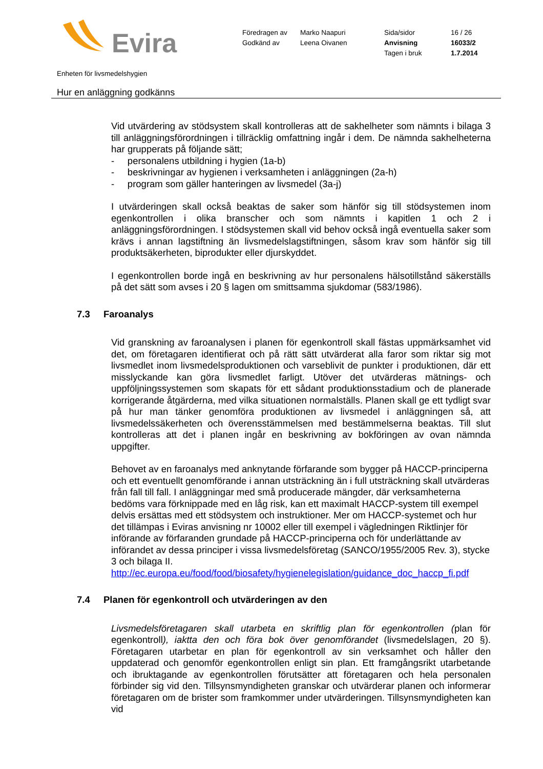Evira
| Föredragen av | Marko Naapuri | Sida/sidor | 16 / 26 |
| Godkänd av | Leena Oivanen | Anvisning | 16033/2 |
| | | Tagen i bruk | 1.7.2014 |
Enheten för livsmedelshygien
Hur en anläggning godkänns
Vid utvärdering av stödsystem skall kontrolleras att de sakhelheter som nämnts i bilaga 3 till anläggningsförordningen i tillräcklig omfattning ingår i dem. De nämnda sakhelheterna har grupperats på följande sätt;
- personalens utbildning i hygien (1a-b)
- beskrivningar av hygienen i verksamheten i anläggningen (2a-h)
- program som gäller hanteringen av livsmedel (3a-j)
I utvärderingen skall också beaktas de saker som hänför sig till stödsystemen inom egenkontrollen i olika branscher och som nämnts i kapitlen 1 och 2 i anläggningsförordningen. I stödsystemen skall vid behov också ingå eventuella saker som krävs i annan lagstiftning än livsmedelslagstiftningen, såsom krav som hänför sig till produktsäkerheten, biprodukter eller djurskyddet.
I egenkontrollen borde ingå en beskrivning av hur personalens hälsotillstånd säkerställs på det sätt som avses i 20 § lagen om smittsamma sjukdomar (583/1986).
7.3 Faroanalys
Vid granskning av faroanalysen i planen för egenkontroll skall fästas uppmärksamhet vid det, om företagaren identifierat och på rätt sätt utvärderat alla faror som riktar sig mot livsmedlet inom livsmedelsproduktionen och varseblivit de punkter i produktionen, där ett misslyckande kan göra livsmedlet farligt. Utöver det utvärderas mätnings- och uppföljningssystemen som skapats för ett sådant produktionsstadium och de planerade korrigerande åtgärderna, med vilka situationen normalställs. Planen skall ge ett tydligt svar på hur man tänker genomföra produktionen av livsmedel i anläggningen så, att livsmedelssäkerheten och överensstämmelsen med bestämmelserna beaktas. Till slut kontrolleras att det i planen ingår en beskrivning av bokföringen av ovan nämnda uppgifter.
Behovet av en faroanalys med anknytande förfarande som bygger på HACCP-principerna och ett eventuellt genomförande i annan utsträckning än i full utsträckning skall utvärderas från fall till fall. I anläggningar med små producerade mängder, där verksamheterna bedöms vara förknippade med en låg risk, kan ett maximalt HACCP-system till exempel delvis ersättas med ett stödsystem och instruktioner. Mer om HACCP-systemet och hur det tillämpas i Eviras anvisning nr 10002 eller till exempel i vägledningen Riktlinjer för införande av förfaranden grundade på HACCP-principerna och för underlättande av införandet av dessa principer i vissa livsmedelsföretag (SANCO/1955/2005 Rev. 3), stycke 3 och bilaga II.
http://ec.europa.eu/food/food/biosafety/hygienelegislation/guidance_doc_haccp_fi.pdf
7.4 Planen för egenkontroll och utvärderingen av den
Livsmedelsföretagaren skall utarbeta en skriftlig plan för egenkontrollen (plan för egenkontroll), iaktta den och föra bok över genomförandet (livsmedelslagen, 20 §). Företagaren utarbetar en plan för egenkontroll av sin verksamhet och håller den uppdaterad och genomför egenkontrollen enligt sin plan. Ett framgångsrikt utarbetande och ibruktagande av egenkontrollen förutsätter att företagaren och hela personalen förbinder sig vid den. Tillsynsmyndigheten granskar och utvärderar planen och informerar företagaren om de brister som framkommer under utvärderingen. Tillsynsmyndigheten kan vid